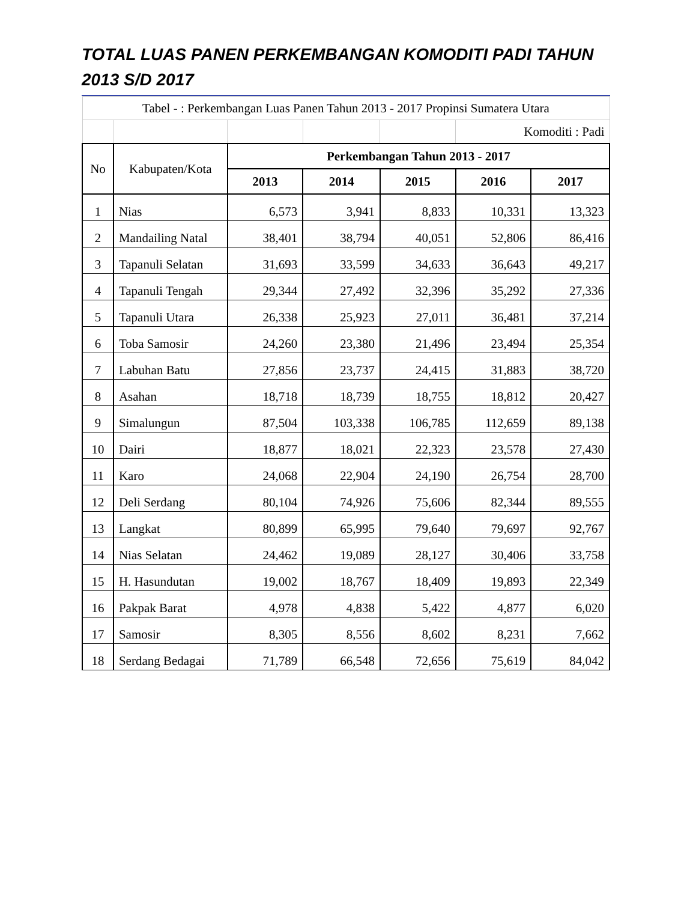TOTAL LUAS PANEN PERKEMBANGAN KOMODITI PADI TAHUN 2013 S/D 2017
| Tabel - : Perkembangan Luas Panen Tahun 2013 - 2017 Propinsi Sumatera Utara | | | | | | |
| | | | | | Komoditi : Padi | |
| No | Kabupaten/Kota | Perkembangan Tahun 2013 - 2017 | | | | |
| | | 2013 | 2014 | 2015 | 2016 | 2017 |
| 1 | Nias | 6,573 | 3,941 | 8,833 | 10,331 | 13,323 |
| 2 | Mandailing Natal | 38,401 | 38,794 | 40,051 | 52,806 | 86,416 |
| 3 | Tapanuli Selatan | 31,693 | 33,599 | 34,633 | 36,643 | 49,217 |
| 4 | Tapanuli Tengah | 29,344 | 27,492 | 32,396 | 35,292 | 27,336 |
| 5 | Tapanuli Utara | 26,338 | 25,923 | 27,011 | 36,481 | 37,214 |
| 6 | Toba Samosir | 24,260 | 23,380 | 21,496 | 23,494 | 25,354 |
| 7 | Labuhan Batu | 27,856 | 23,737 | 24,415 | 31,883 | 38,720 |
| 8 | Asahan | 18,718 | 18,739 | 18,755 | 18,812 | 20,427 |
| 9 | Simalungun | 87,504 | 103,338 | 106,785 | 112,659 | 89,138 |
| 10 | Dairi | 18,877 | 18,021 | 22,323 | 23,578 | 27,430 |
| 11 | Karo | 24,068 | 22,904 | 24,190 | 26,754 | 28,700 |
| 12 | Deli Serdang | 80,104 | 74,926 | 75,606 | 82,344 | 89,555 |
| 13 | Langkat | 80,899 | 65,995 | 79,640 | 79,697 | 92,767 |
| 14 | Nias Selatan | 24,462 | 19,089 | 28,127 | 30,406 | 33,758 |
| 15 | H. Hasundutan | 19,002 | 18,767 | 18,409 | 19,893 | 22,349 |
| 16 | Pakpak Barat | 4,978 | 4,838 | 5,422 | 4,877 | 6,020 |
| 17 | Samosir | 8,305 | 8,556 | 8,602 | 8,231 | 7,662 |
| 18 | Serdang Bedagai | 71,789 | 66,548 | 72,656 | 75,619 | 84,042 |